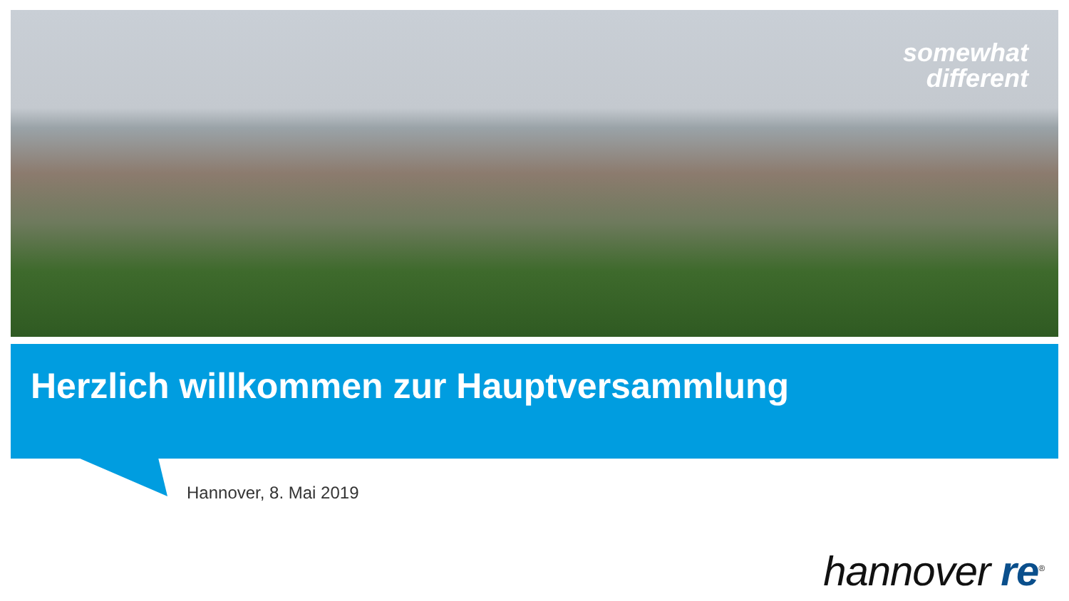somewhat
different
Herzlich willkommen zur Hauptversammlung
Hannover, 8. Mai 2019
hannover re<sup>®</sup>